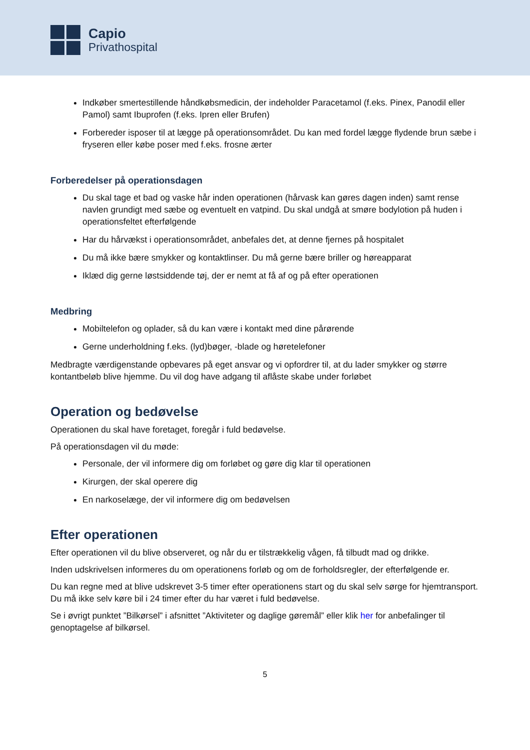Capio
Privathospital
Indkøber smertestillende håndkøbsmedicin, der indeholder Paracetamol (f.eks. Pinex, Panodil eller Pamol) samt Ibuprofen (f.eks. Ipren eller Brufen)
Forbereder isposer til at lægge på operationsområdet. Du kan med fordel lægge flydende brun sæbe i fryseren eller købe poser med f.eks. frosne ærter
Forberedelser på operationsdagen
Du skal tage et bad og vaske hår inden operationen (hårvask kan gøres dagen inden) samt rense navlen grundigt med sæbe og eventuelt en vatpind. Du skal undgå at smøre bodylotion på huden i operationsfeltet efterfølgende
Har du hårvækst i operationsområdet, anbefales det, at denne fjernes på hospitalet
Du må ikke bære smykker og kontaktlinser. Du må gerne bære briller og høreapparat
Iklæd dig gerne løstsiddende tøj, der er nemt at få af og på efter operationen
Medbring
Mobiltelefon og oplader, så du kan være i kontakt med dine pårørende
Gerne underholdning f.eks. (lyd)bøger, -blade og høretelefoner
Medbragte værdigenstande opbevares på eget ansvar og vi opfordrer til, at du lader smykker og større kontantbeløb blive hjemme. Du vil dog have adgang til aflåste skabe under forløbet
Operation og bedøvelse
Operationen du skal have foretaget, foregår i fuld bedøvelse.
På operationsdagen vil du møde:
Personale, der vil informere dig om forløbet og gøre dig klar til operationen
Kirurgen, der skal operere dig
En narkoselæge, der vil informere dig om bedøvelsen
Efter operationen
Efter operationen vil du blive observeret, og når du er tilstrækkelig vågen, få tilbudt mad og drikke.
Inden udskrivelsen informeres du om operationens forløb og om de forholdsregler, der efterfølgende er.
Du kan regne med at blive udskrevet 3-5 timer efter operationens start og du skal selv sørge for hjemtransport. Du må ikke selv køre bil i 24 timer efter du har været i fuld bedøvelse.
Se i øvrigt punktet ”Bilkørsel” i afsnittet ”Aktiviteter og daglige gøremål” eller klik her for anbefalinger til genoptagelse af bilkørsel.
5